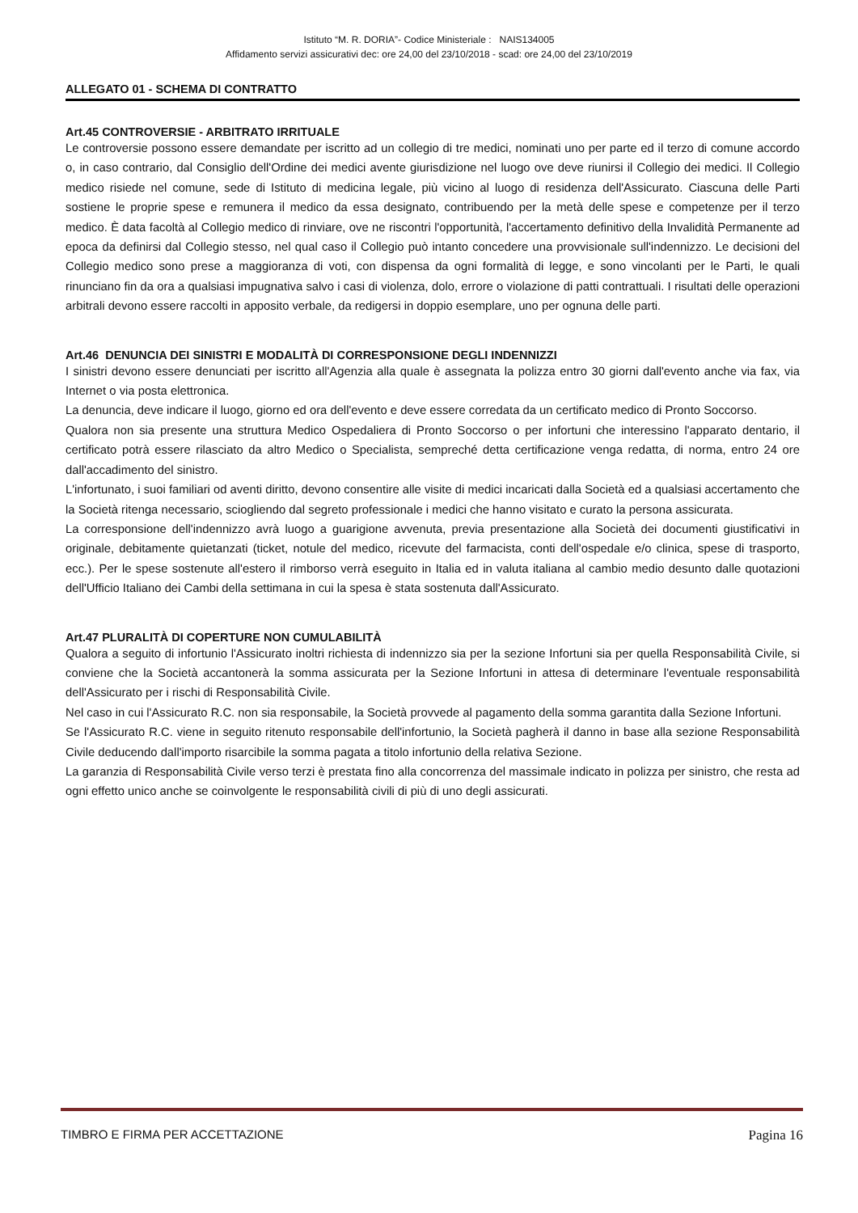Istituto “M. R. DORIA”- Codice Ministeriale : NAIS134005
Affidamento servizi assicurativi dec: ore 24,00 del 23/10/2018 - scad: ore 24,00 del 23/10/2019
ALLEGATO 01 - SCHEMA DI CONTRATTO
Art.45 CONTROVERSIE - ARBITRATO IRRITUALE
Le controversie possono essere demandate per iscritto ad un collegio di tre medici, nominati uno per parte ed il terzo di comune accordo o, in caso contrario, dal Consiglio dell'Ordine dei medici avente giurisdizione nel luogo ove deve riunirsi il Collegio dei medici. Il Collegio medico risiede nel comune, sede di Istituto di medicina legale, più vicino al luogo di residenza dell'Assicurato. Ciascuna delle Parti sostiene le proprie spese e remunera il medico da essa designato, contribuendo per la metà delle spese e competenze per il terzo medico. È data facoltà al Collegio medico di rinviare, ove ne riscontri l'opportunità, l'accertamento definitivo della Invalidità Permanente ad epoca da definirsi dal Collegio stesso, nel qual caso il Collegio può intanto concedere una provvisionale sull'indennizzo. Le decisioni del Collegio medico sono prese a maggioranza di voti, con dispensa da ogni formalità di legge, e sono vincolanti per le Parti, le quali rinunciano fin da ora a qualsiasi impugnativa salvo i casi di violenza, dolo, errore o violazione di patti contrattuali. I risultati delle operazioni arbitrali devono essere raccolti in apposito verbale, da redigersi in doppio esemplare, uno per ognuna delle parti.
Art.46 DENUNCIA DEI SINISTRI E MODALITÀ DI CORRESPONSIONE DEGLI INDENNIZZI
I sinistri devono essere denunciati per iscritto all'Agenzia alla quale è assegnata la polizza entro 30 giorni dall'evento anche via fax, via Internet o via posta elettronica.
La denuncia, deve indicare il luogo, giorno ed ora dell'evento e deve essere corredata da un certificato medico di Pronto Soccorso.
Qualora non sia presente una struttura Medico Ospedaliera di Pronto Soccorso o per infortuni che interessino l'apparato dentario, il certificato potrà essere rilasciato da altro Medico o Specialista, sempreché detta certificazione venga redatta, di norma, entro 24 ore dall'accadimento del sinistro.
L'infortunato, i suoi familiari od aventi diritto, devono consentire alle visite di medici incaricati dalla Società ed a qualsiasi accertamento che la Società ritenga necessario, sciogliendo dal segreto professionale i medici che hanno visitato e curato la persona assicurata.
La corresponsione dell'indennizzo avrà luogo a guarigione avvenuta, previa presentazione alla Società dei documenti giustificativi in originale, debitamente quietanzati (ticket, notule del medico, ricevute del farmacista, conti dell'ospedale e/o clinica, spese di trasporto, ecc.). Per le spese sostenute all'estero il rimborso verrà eseguito in Italia ed in valuta italiana al cambio medio desunto dalle quotazioni dell'Ufficio Italiano dei Cambi della settimana in cui la spesa è stata sostenuta dall'Assicurato.
Art.47 PLURALITÀ DI COPERTURE NON CUMULABILITÀ
Qualora a seguito di infortunio l'Assicurato inoltri richiesta di indennizzo sia per la sezione Infortuni sia per quella Responsabilità Civile, si conviene che la Società accantonerà la somma assicurata per la Sezione Infortuni in attesa di determinare l'eventuale responsabilità dell'Assicurato per i rischi di Responsabilità Civile.
Nel caso in cui l'Assicurato R.C. non sia responsabile, la Società provvede al pagamento della somma garantita dalla Sezione Infortuni.
Se l'Assicurato R.C. viene in seguito ritenuto responsabile dell'infortunio, la Società pagherà il danno in base alla sezione Responsabilità Civile deducendo dall'importo risarcibile la somma pagata a titolo infortunio della relativa Sezione.
La garanzia di Responsabilità Civile verso terzi è prestata fino alla concorrenza del massimale indicato in polizza per sinistro, che resta ad ogni effetto unico anche se coinvolgente le responsabilità civili di più di uno degli assicurati.
TIMBRO E FIRMA PER ACCETTAZIONE Pagina 16